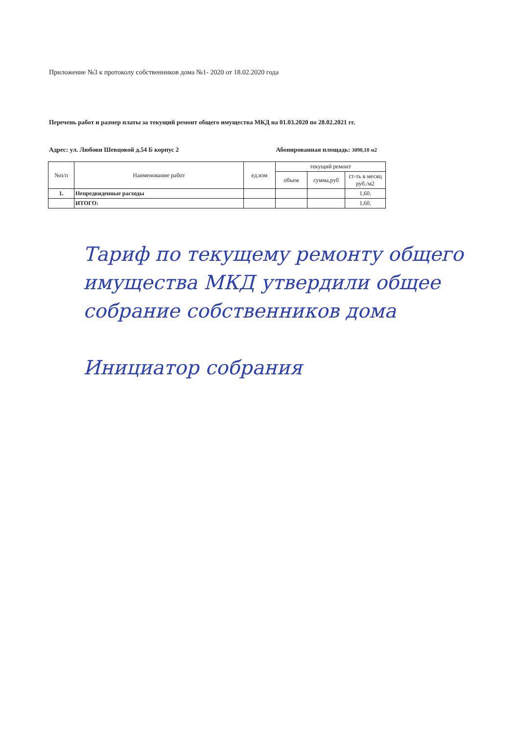Приложение №3 к протоколу собственников дома №1- 2020 от 18.02.2020 года
Перечень работ и размер платы за текущий ремонт общего имущества МКД на 01.03.2020 по 28.02.2021 гг.
Адрес: ул. Любови Шевцовой д.54 Б корпус 2 Абонированная площадь: 3098,18 м2
| №п/п | Наименование работ | ед.изм | текущий ремонт | | |
| --- | --- | --- | --- | --- | --- |
| | | | объем | сумма,руб | ст-ть в месяц руб./м2 |
| 1. | Непредвиденные расходы | | | | 1,60. |
| | ИТОГО: | | | | 1,60. |
Тариф по текущему ремонту общего имущества МКД утвердили общее собрание собственников дома
Инициатор собрания